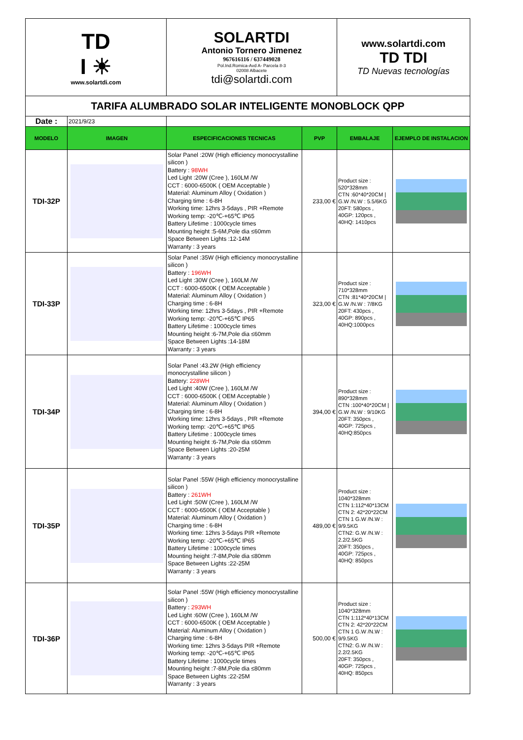| TD I ☀ www.solartdi.com | | SOLARTDI Antonio Tornero Jimenez 967616116 / 637449028 Pol.Ind.Romica-Avd A- Parcela 8-3 02008 Albacete tdi@solartdi.com | | www.solartdi.com TD TDI TD Nuevas tecnologías | |
| TARIFA ALUMBRADO SOLAR INTELIGENTE MONOBLOCK QPP | | | | | |
| Date : | 2021/9/23 | | | | |
| MODELO | IMAGEN | ESPECIFICACIONES TECNICAS | PVP | EMBALAJE | EJEMPLO DE INSTALACION |
| TDI-32P | | Solar Panel :20W (High efficiency monocrystalline silicon ) Battery : 98WH Led Light :20W (Cree ), 160LM /W CCT : 6000-6500K ( OEM Acceptable ) Material: Aluminum Alloy ( Oxidation ) Charging time : 6-8H Working time: 12hrs 3-5days , PIR +Remote Working temp: -20℃-+65℃ IP65 Battery Lifetime : 1000cycle times Mounting height :5-6M,Pole dia ≤60mm Space Between Lights :12-14M Warranty : 3 years | 233,00 € | Product size : 520*328mm CTN :60*40*20CM / G.W /N.W : 5.5/6KG 20FT: 580pcs , 40GP: 120pcs , 40HQ: 1410pcs | |
| TDI-33P | | Solar Panel :35W (High efficiency monocrystalline silicon ) Battery : 196WH Led Light :30W (Cree ), 160LM /W CCT : 6000-6500K ( OEM Acceptable ) Material: Aluminum Alloy ( Oxidation ) Charging time : 6-8H Working time: 12hrs 3-5days , PIR +Remote Working temp: -20℃-+65℃ IP65 Battery Lifetime : 1000cycle times Mounting height :6-7M,Pole dia ≤60mm Space Between Lights :14-18M Warranty : 3 years | 323,00 € | Product size : 710*328mm CTN :81*40*20CM / G.W /N.W : 7/8KG 20FT: 430pcs , 40GP: 890pcs , 40HQ:1000pcs | |
| TDI-34P | | Solar Panel :43.2W (High efficiency monocrystalline silicon ) Battery: 228WH Led Light :40W (Cree ), 160LM /W CCT : 6000-6500K ( OEM Acceptable ) Material: Aluminum Alloy ( Oxidation ) Charging time : 6-8H Working time: 12hrs 3-5days , PIR +Remote Working temp: -20℃-+65℃ IP65 Battery Lifetime : 1000cycle times Mounting height :6-7M,Pole dia ≤60mm Space Between Lights :20-25M Warranty : 3 years | 394,00 € | Product size : 890*328mm CTN :100*40*20CM / G.W /N.W : 9/10KG 20FT: 350pcs , 40GP: 725pcs , 40HQ:850pcs | |
| TDI-35P | | Solar Panel :55W (High efficiency monocrystalline silicon ) Battery : 261WH Led Light :50W (Cree ), 160LM /W CCT : 6000-6500K ( OEM Acceptable ) Material: Aluminum Alloy ( Oxidation ) Charging time : 6-8H Working time: 12hrs 3-5days PIR +Remote Working temp: -20℃-+65℃ IP65 Battery Lifetime : 1000cycle times Mounting height :7-8M,Pole dia ≤80mm Space Between Lights :22-25M Warranty : 3 years | 489,00 € | Product size : 1040*328mm CTN 1:112*40*13CM CTN 2: 42*20*22CM CTN 1 G.W /N.W : 9/9.5KG CTN2: G.W /N.W : 2.2/2.5KG 20FT: 350pcs , 40GP: 725pcs , 40HQ: 850pcs | |
| TDI-36P | | Solar Panel :55W (High efficiency monocrystalline silicon ) Battery : 293WH Led Light :60W (Cree ), 160LM /W CCT : 6000-6500K ( OEM Acceptable ) Material: Aluminum Alloy ( Oxidation ) Charging time : 6-8H Working time: 12hrs 3-5days PIR +Remote Working temp: -20℃-+65℃ IP65 Battery Lifetime : 1000cycle times Mounting height :7-8M,Pole dia ≤80mm Space Between Lights :22-25M Warranty : 3 years | 500,00 € | Product size : 1040*328mm CTN 1:112*40*13CM CTN 2: 42*20*22CM CTN 1 G.W /N.W : 9/9.5KG CTN2: G.W /N.W : 2.2/2.5KG 20FT: 350pcs , 40GP: 725pcs , 40HQ: 850pcs | |